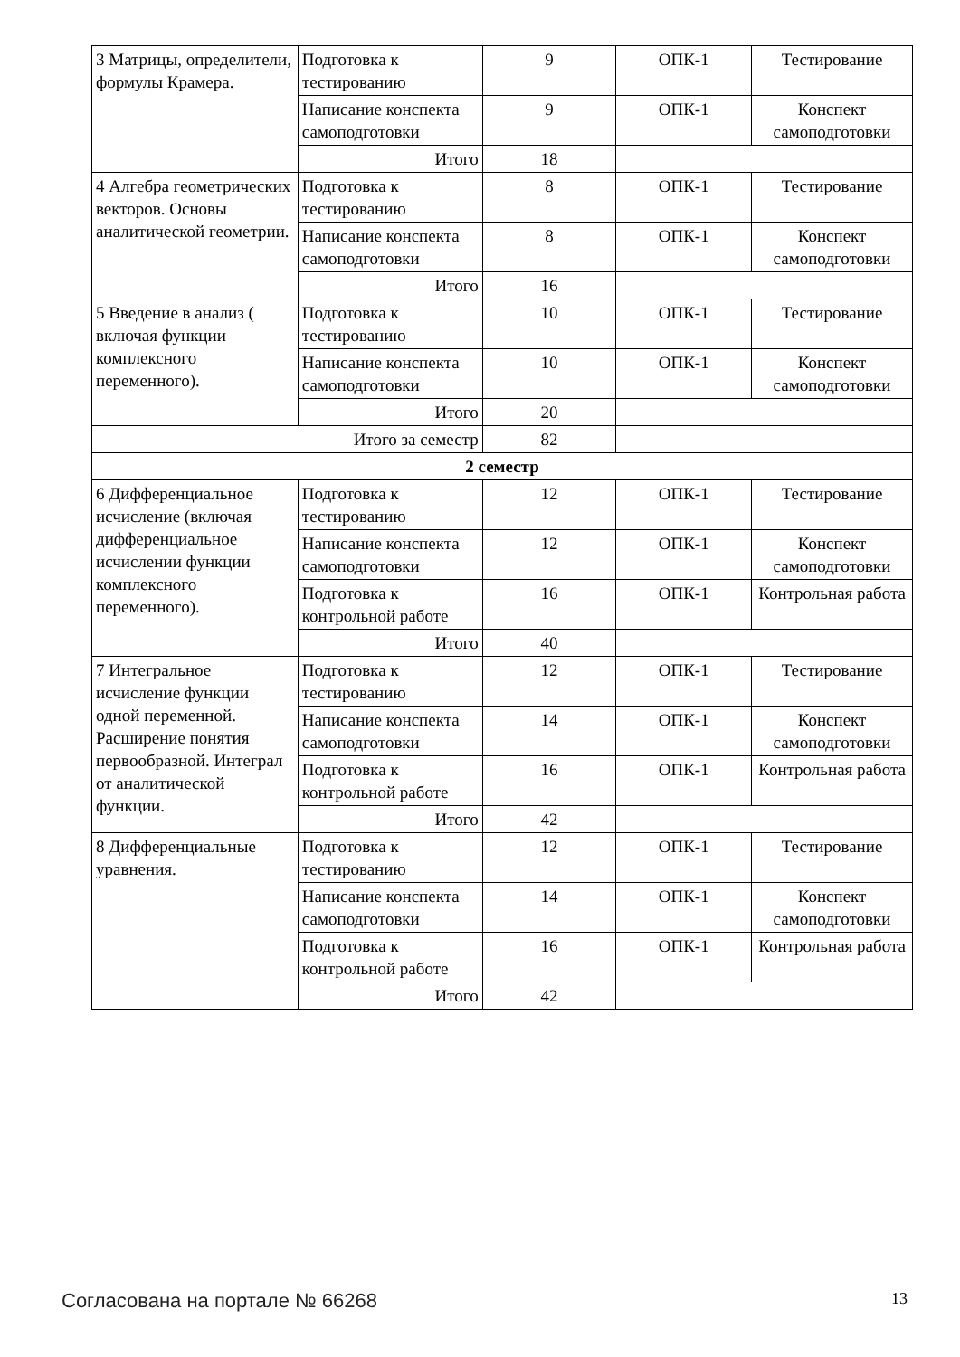| 3 Матрицы, определители, формулы Крамера. | Подготовка к тестированию | 9 | ОПК-1 | Тестирование |
| | Написание конспекта самоподготовки | 9 | ОПК-1 | Конспект самоподготовки |
| | Итого | 18 | | |
| 4 Алгебра геометрических векторов. Основы аналитической геометрии. | Подготовка к тестированию | 8 | ОПК-1 | Тестирование |
| | Написание конспекта самоподготовки | 8 | ОПК-1 | Конспект самоподготовки |
| | Итого | 16 | | |
| 5 Введение в анализ ( включая функции комплексного переменного). | Подготовка к тестированию | 10 | ОПК-1 | Тестирование |
| | Написание конспекта самоподготовки | 10 | ОПК-1 | Конспект самоподготовки |
| | Итого | 20 | | |
| Итого за семестр | | 82 | | |
| 2 семестр | | | | |
| 6 Дифференциальное исчисление (включая дифференциальное исчислении функции комплексного переменного). | Подготовка к тестированию | 12 | ОПК-1 | Тестирование |
| | Написание конспекта самоподготовки | 12 | ОПК-1 | Конспект самоподготовки |
| | Подготовка к контрольной работе | 16 | ОПК-1 | Контрольная работа |
| | Итого | 40 | | |
| 7 Интегральное исчисление функции одной переменной. Расширение понятия первообразной. Интеграл от аналитической функции. | Подготовка к тестированию | 12 | ОПК-1 | Тестирование |
| | Написание конспекта самоподготовки | 14 | ОПК-1 | Конспект самоподготовки |
| | Подготовка к контрольной работе | 16 | ОПК-1 | Контрольная работа |
| | Итого | 42 | | |
| 8 Дифференциальные уравнения. | Подготовка к тестированию | 12 | ОПК-1 | Тестирование |
| | Написание конспекта самоподготовки | 14 | ОПК-1 | Конспект самоподготовки |
| | Подготовка к контрольной работе | 16 | ОПК-1 | Контрольная работа |
| | Итого | 42 | | |
Согласована на портале № 66268 13